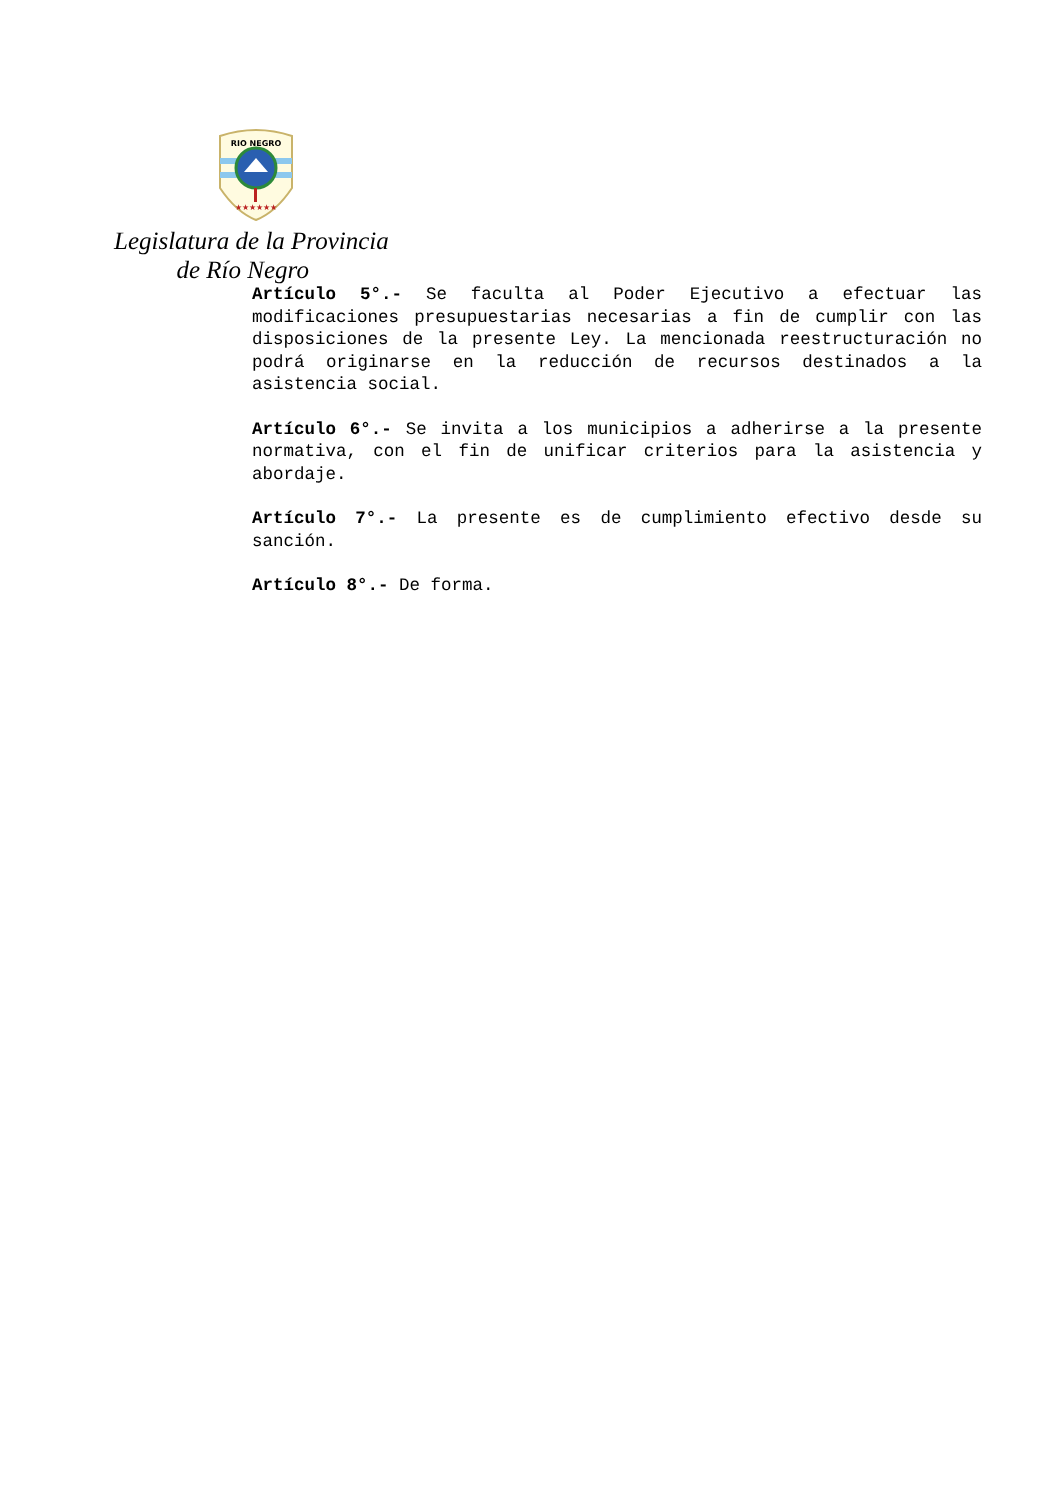RIO NEGRO
★★★★★★
Legislatura de la Provincia
de Río Negro
Artículo 5°.- Se faculta al Poder Ejecutivo a efectuar las modificaciones presupuestarias necesarias a fin de cumplir con las disposiciones de la presente Ley. La mencionada reestructuración no podrá originarse en la reducción de recursos destinados a la asistencia social.
Artículo 6°.- Se invita a los municipios a adherirse a la presente normativa, con el fin de unificar criterios para la asistencia y abordaje.
Artículo 7°.- La presente es de cumplimiento efectivo desde su sanción.
Artículo 8°.- De forma.